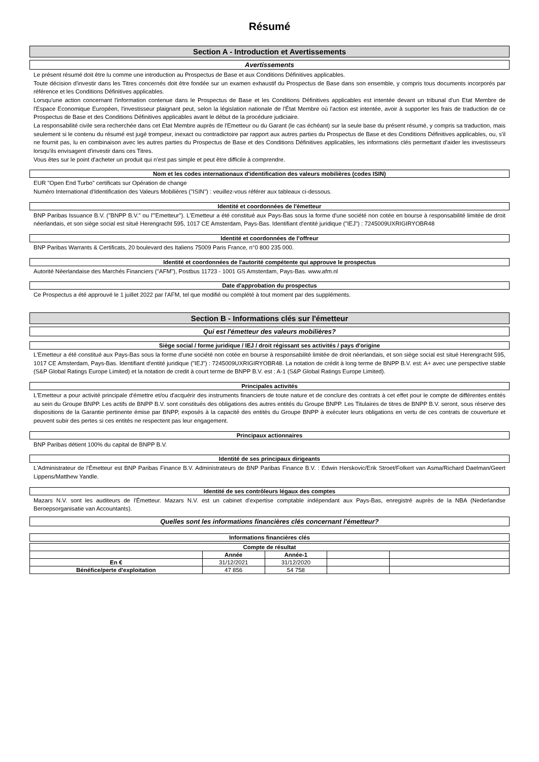Résumé
Section A - Introduction et Avertissements
Avertissements
Le présent résumé doit être lu comme une introduction au Prospectus de Base et aux Conditions Définitives applicables.
Toute décision d'investir dans les Titres concernés doit être fondée sur un examen exhaustif du Prospectus de Base dans son ensemble, y compris tous documents incorporés par référence et les Conditions Définitives applicables.
Lorsqu'une action concernant l'information contenue dans le Prospectus de Base et les Conditions Définitives applicables est intentée devant un tribunal d'un Etat Membre de l'Espace Economique Européen, l'investisseur plaignant peut, selon la législation nationale de l'État Membre où l'action est intentée, avoir à supporter les frais de traduction de ce Prospectus de Base et des Conditions Définitives applicables avant le début de la procédure judiciaire.
La responsabilité civile sera recherchée dans cet Etat Membre auprès de l'Emetteur ou du Garant (le cas échéant) sur la seule base du présent résumé, y compris sa traduction, mais seulement si le contenu du résumé est jugé trompeur, inexact ou contradictoire par rapport aux autres parties du Prospectus de Base et des Conditions Définitives applicables, ou, s'il ne fournit pas, lu en combinaison avec les autres parties du Prospectus de Base et des Conditions Définitives applicables, les informations clés permettant d'aider les investisseurs lorsqu'ils envisagent d'investir dans ces Titres.
Vous êtes sur le point d'acheter un produit qui n'est pas simple et peut être difficile à comprendre.
Nom et les codes internationaux d'identification des valeurs mobilières (codes ISIN)
EUR "Open End Turbo" certificats sur Opération de change
Numéro International d'Identification des Valeurs Mobilières ("ISIN") : veuillez-vous référer aux tableaux ci-dessous.
Identité et coordonnées de l'émetteur
BNP Paribas Issuance B.V. ("BNPP B.V." ou l'"Emetteur"). L'Emetteur a été constitué aux Pays-Bas sous la forme d'une société non cotée en bourse à responsabilité limitée de droit néerlandais, et son siège social est situé Herengracht 595, 1017 CE Amsterdam, Pays-Bas. Identifiant d'entité juridique ("IEJ") : 7245009UXRIGIRYOBR48
Identité et coordonnées de l'offreur
BNP Paribas Warrants & Certificats, 20 boulevard des Italiens 75009 Paris France, n°0 800 235 000.
Identité et coordonnées de l'autorité compétente qui approuve le prospectus
Autorité Néerlandaise des Marchés Financiers ("AFM"), Postbus 11723 - 1001 GS Amsterdam, Pays-Bas. www.afm.nl
Date d'approbation du prospectus
Ce Prospectus a été approuvé le 1 juillet 2022 par l'AFM, tel que modifié ou complété à tout moment par des suppléments.
Section B - Informations clés sur l'émetteur
Qui est l'émetteur des valeurs mobilières?
Siège social / forme juridique / IEJ / droit régissant ses activités / pays d'origine
L'Emetteur a été constitué aux Pays-Bas sous la forme d'une société non cotée en bourse à responsabilité limitée de droit néerlandais, et son siège social est situé Herengracht 595, 1017 CE Amsterdam, Pays-Bas. Identifiant d'entité juridique ("IEJ") : 7245009UXRIGIRYOBR48. La notation de crédit à long terme de BNPP B.V. est: A+ avec une perspective stable (S&P Global Ratings Europe Limited) et la notation de credit à court terme de BNPP B.V. est : A-1 (S&P Global Ratings Europe Limited).
Principales activités
L'Emetteur a pour activité principale d'émettre et/ou d'acquérir des instruments financiers de toute nature et de conclure des contrats à cet effet pour le compte de différentes entités au sein du Groupe BNPP. Les actifs de BNPP B.V. sont constitués des obligations des autres entités du Groupe BNPP. Les Titulaires de titres de BNPP B.V. seront, sous réserve des dispositions de la Garantie pertinente émise par BNPP, exposés à la capacité des entités du Groupe BNPP à exécuter leurs obligations en vertu de ces contrats de couverture et peuvent subir des pertes si ces entités ne respectent pas leur engagement.
Principaux actionnaires
BNP Paribas détient 100% du capital de BNPP B.V.
Identité de ses principaux dirigeants
L'Administrateur de l'Émetteur est BNP Paribas Finance B.V. Administrateurs de BNP Paribas Finance B.V. : Edwin Herskovic/Erik Stroet/Folkert van Asma/Richard Daelman/Geert Lippens/Matthew Yandle.
Identité de ses contrôleurs légaux des comptes
Mazars N.V. sont les auditeurs de l'Émetteur. Mazars N.V. est un cabinet d'expertise comptable indépendant aux Pays-Bas, enregistré auprès de la NBA (Nederlandse Beroepsorganisatie van Accountants).
Quelles sont les informations financières clés concernant l'émetteur?
Informations financières clés
| Compte de résultat | | | | |
| --- | --- | --- | --- | --- |
| | Année | Année-1 | | |
| En € | 31/12/2021 | 31/12/2020 | | |
| Bénéfice/perte d'exploitation | 47 856 | 54 758 | | |